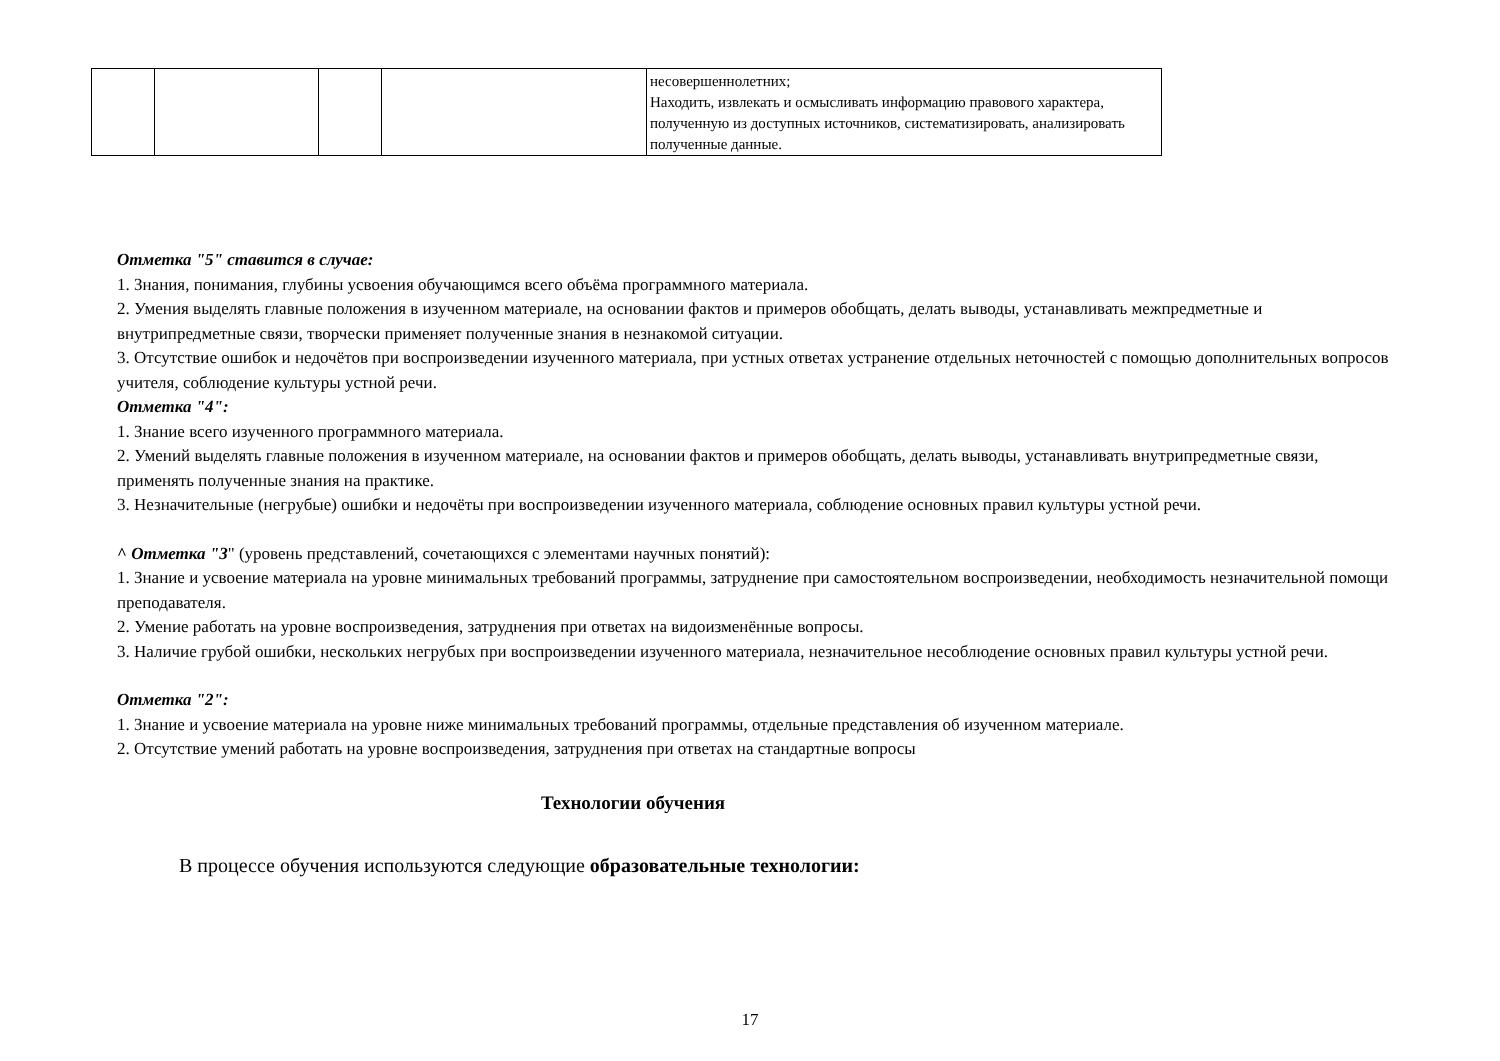| | | | | несовершеннолетних; Находить, извлекать и осмысливать информацию правового характера, полученную из доступных источников, систематизировать, анализировать полученные данные. |
Отметка "5" ставится в случае:
1. Знания, понимания, глубины усвоения обучающимся всего объёма программного материала.
2. Умения выделять главные положения в изученном материале, на основании фактов и примеров обобщать, делать выводы, устанавливать межпредметные и внутрипредметные связи, творчески применяет полученные знания в незнакомой ситуации.
3. Отсутствие ошибок и недочётов при воспроизведении изученного материала, при устных ответах устранение отдельных неточностей с помощью дополнительных вопросов учителя, соблюдение культуры устной речи.
Отметка "4":
1. Знание всего изученного программного материала.
2. Умений выделять главные положения в изученном материале, на основании фактов и примеров обобщать, делать выводы, устанавливать внутрипредметные связи, применять полученные знания на практике.
3. Незначительные (негрубые) ошибки и недочёты при воспроизведении изученного материала, соблюдение основных правил культуры устной речи.
^ Отметка "3" (уровень представлений, сочетающихся с элементами научных понятий):
1. Знание и усвоение материала на уровне минимальных требований программы, затруднение при самостоятельном воспроизведении, необходимость незначительной помощи преподавателя.
2. Умение работать на уровне воспроизведения, затруднения при ответах на видоизменённые вопросы.
3. Наличие грубой ошибки, нескольких негрубых при воспроизведении изученного материала, незначительное несоблюдение основных правил культуры устной речи.
Отметка "2":
1. Знание и усвоение материала на уровне ниже минимальных требований программы, отдельные представления об изученном материале.
2. Отсутствие умений работать на уровне воспроизведения, затруднения при ответах на стандартные вопросы
Технологии обучения
В процессе обучения используются следующие образовательные технологии:
17